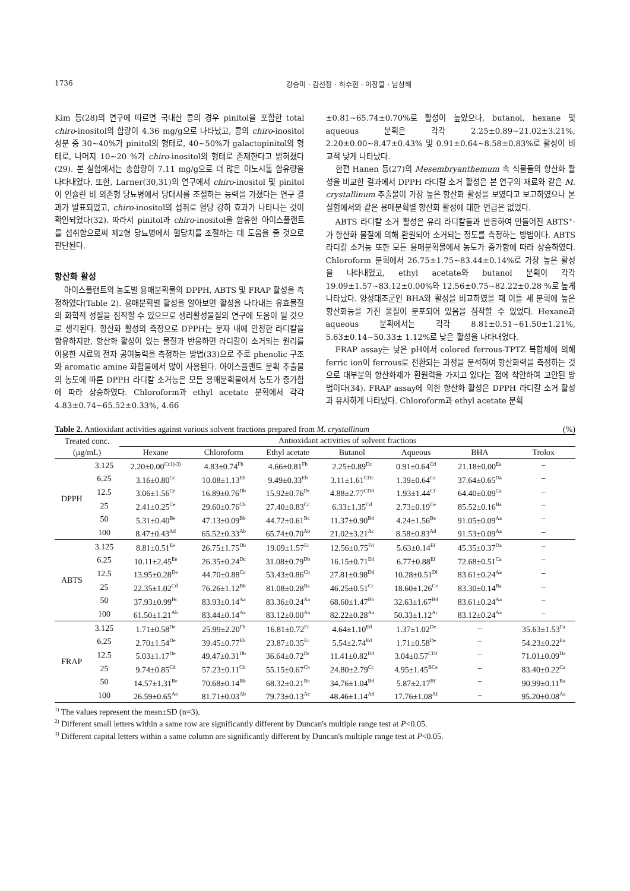1736 강승미 · 김선정 · 하수현 · 이창렬 · 남상해
Kim 등(28)의 연구에 따르면 국내산 콩의 경우 pinitol을 포함한 total chiro-inositol의 함량이 4.36 mg/g으로 나타났고, 콩의 chiro-inositol 성분 중 30~40%가 pinitol의 형태로, 40~50%가 galactopinitol의 형태로, 나머지 10~20 %가 chiro-inositol의 형태로 존재한다고 밝혀졌다(29). 본 실험에서는 총함량이 7.11 mg/g으로 더 많은 이노시톨 함유량을 나타내었다. 또한, Larner(30,31)의 연구에서 chiro-inositol 및 pinitol이 인슐린 비 의존형 당뇨병에서 당대사를 조절하는 능력을 가졌다는 연구 결과가 발표되었고, chiro-inositol의 섭취로 혈당 강하 효과가 나타나는 것이 확인되었다(32). 따라서 pinitol과 chiro-inositol을 함유한 아이스플랜트를 섭취함으로써 제2형 당뇨병에서 혈당치를 조절하는 데 도움을 줄 것으로 판단된다.
항산화 활성
아이스플랜트의 농도별 용매분획물의 DPPH, ABTS 및 FRAP 활성을 측정하였다(Table 2). 용매분획별 활성을 알아보면 활성을 나타내는 유효물질의 화학적 성질을 짐작할 수 있으므로 생리활성물질의 연구에 도움이 될 것으로 생각된다. 항산화 활성의 측정으로 DPPH는 분자 내에 안정한 라디칼을 함유하지만, 항산화 활성이 있는 물질과 반응하면 라디칼이 소거되는 원리를 이용한 시료의 전자 공여능력을 측정하는 방법(33)으로 주로 phenolic 구조와 aromatic amine 화합물에서 많이 사용된다. 아이스플랜트 분획 추출물의 농도에 따른 DPPH 라디칼 소거능은 모든 용매분획물에서 농도가 증가함에 따라 상승하였다. Chloroform과 ethyl acetate 분획에서 각각 4.83±0.74~65.52±0.33%, 4.66
±0.81~65.74±0.70%로 활성이 높았으나, butanol, hexane 및 aqueous 분획은 각각 2.25±0.89~21.02±3.21%, 2.20±0.00~8.47±0.43% 및 0.91±0.64~8.58±0.83%로 활성이 비교적 낮게 나타났다.
한편 Hanen 등(27)의 Mesembryanthemum 속 식물들의 항산화 활성을 비교한 결과에서 DPPH 라디칼 소거 활성은 본 연구의 재료와 같은 M. crystallinum 추출물이 가장 높은 항산화 활성을 보였다고 보고하였으나 본 실험에서와 같은 용매분획별 항산화 활성에 대한 언급은 없었다.
ABTS 라디칼 소거 활성은 유리 라디칼들과 반응하여 만들어진 ABTS<sup>+</sup>·가 항산화 물질에 의해 환원되어 소거되는 정도를 측정하는 방법이다. ABTS 라디칼 소거능 또한 모든 용매분획물에서 농도가 증가함에 따라 상승하였다. Chloroform 분획에서 26.75±1.75~83.44±0.14%로 가장 높은 활성을 나타내었고, ethyl acetate와 butanol 분획이 각각 19.09±1.57~83.12±0.00%와 12.56±0.75~82.22±0.28 %로 높게 나타났다. 양성대조군인 BHA와 활성을 비교하였을 때 이들 세 분획에 높은 항산화능을 가진 물질이 분포되어 있음을 짐작할 수 있었다. Hexane과 aqueous 분획에서는 각각 8.81±0.51~61.50±1.21%, 5.63±0.14~50.33± 1.12%로 낮은 활성을 나타내었다.
FRAP assay는 낮은 pH에서 colored ferrous-TPTZ 복합체에 의해 ferric ion이 ferrous로 전환되는 과정을 분석하여 항산화력을 측정하는 것으로 대부분의 항산화제가 환원력을 가지고 있다는 점에 착안하여 고안된 방법이다(34). FRAP assay에 의한 항산화 활성은 DPPH 라디칼 소거 활성과 유사하게 나타났다. Chloroform과 ethyl acetate 분획
Table 2. Antioxidant activities against various solvent fractions prepared from M. crystallinum (%)
| Treated conc. (μg/mL) | | Antioxidant activities of solvent fractions | | | | | | |
| --- | --- | --- | --- | --- | --- | --- | --- | --- |
| | | Hexane | Chloroform | Ethyl acetate | Butanol | Aqueous | BHA | Trolox |
| DPPH | 3.125 | 2.20±0.00<sup>Cc1)-3)</sup> | 4.83±0.74<sup>Fb</sup> | 4.66±0.81<sup>Fb</sup> | 2.25±0.89<sup>Dc</sup> | 0.91±0.64<sup>Cd</sup> | 21.18±0.00<sup>Ea</sup> | − |
| | 6.25 | 3.16±0.80<sup>Cc</sup> | 10.08±1.13<sup>Eb</sup> | 9.49±0.33<sup>Eb</sup> | 3.11±1.61<sup>CDc</sup> | 1.39±0.64<sup>Cc</sup> | 37.64±0.65<sup>Da</sup> | − |
| | 12.5 | 3.06±1.56<sup>Ce</sup> | 16.89±0.76<sup>Db</sup> | 15.92±0.76<sup>Dc</sup> | 4.88±2.77<sup>CDd</sup> | 1.93±1.44<sup>Cf</sup> | 64.40±0.09<sup>Ca</sup> | − |
| | 25 | 2.41±0.25<sup>Ce</sup> | 29.60±0.76<sup>Cb</sup> | 27.40±0.83<sup>Cc</sup> | 6.33±1.35<sup>Cd</sup> | 2.73±0.19<sup>Ce</sup> | 85.52±0.16<sup>Ba</sup> | − |
| | 50 | 5.31±0.40<sup>Be</sup> | 47.13±0.09<sup>Bb</sup> | 44.72±0.61<sup>Bc</sup> | 11.37±0.90<sup>Bd</sup> | 4.24±1.56<sup>Be</sup> | 91.05±0.09<sup>Aa</sup> | − |
| | 100 | 8.47±0.43<sup>Ad</sup> | 65.52±0.33<sup>Ab</sup> | 65.74±0.70<sup>Ab</sup> | 21.02±3.21<sup>Ac</sup> | 8.58±0.83<sup>Ad</sup> | 91.53±0.09<sup>Aa</sup> | − |
| ABTS | 3.125 | 8.81±0.51<sup>Ee</sup> | 26.75±1.75<sup>Db</sup> | 19.09±1.57<sup>Ec</sup> | 12.56±0.75<sup>Fd</sup> | 5.63±0.14<sup>Ef</sup> | 45.35±0.37<sup>Da</sup> | − |
| | 6.25 | 10.11±2.45<sup>Ee</sup> | 26.35±0.24<sup>Dc</sup> | 31.08±0.79<sup>Db</sup> | 16.15±0.71<sup>Ed</sup> | 6.77±0.88<sup>Ef</sup> | 72.68±0.51<sup>Ca</sup> | − |
| | 12.5 | 13.95±0.28<sup>De</sup> | 44.70±0.88<sup>Cc</sup> | 53.43±0.86<sup>Cb</sup> | 27.81±0.98<sup>Dd</sup> | 10.28±0.51<sup>Df</sup> | 83.61±0.24<sup>Aa</sup> | − |
| | 25 | 22.35±1.02<sup>Cd</sup> | 76.26±1.12<sup>Bb</sup> | 81.08±0.28<sup>Ba</sup> | 46.25±0.51<sup>Cc</sup> | 18.60±1.26<sup>Ce</sup> | 83.30±0.14<sup>Ba</sup> | − |
| | 50 | 37.93±0.99<sup>Bc</sup> | 83.93±0.14<sup>Aa</sup> | 83.36±0.24<sup>Aa</sup> | 68.60±1.47<sup>Bb</sup> | 32.63±1.67<sup>Bd</sup> | 83.61±0.24<sup>Aa</sup> | − |
| | 100 | 61.50±1.21<sup>Ab</sup> | 83.44±0.14<sup>Aa</sup> | 83.12±0.00<sup>Aa</sup> | 82.22±0.28<sup>Aa</sup> | 50.33±1.12<sup>Ac</sup> | 83.12±0.24<sup>Aa</sup> | − |
| FRAP | 3.125 | 1.71±0.58<sup>De</sup> | 25.99±2.20<sup>Fb</sup> | 16.81±0.72<sup>Fc</sup> | 4.64±1.10<sup>Ed</sup> | 1.37±1.02<sup>De</sup> | − | 35.63±1.53<sup>Fa</sup> |
| | 6.25 | 2.70±1.54<sup>De</sup> | 39.45±0.77<sup>Eb</sup> | 23.87±0.35<sup>Ec</sup> | 5.54±2.74<sup>Ed</sup> | 1.71±0.58<sup>De</sup> | − | 54.23±0.22<sup>Ea</sup> |
| | 12.5 | 5.03±1.17<sup>De</sup> | 49.47±0.31<sup>Db</sup> | 36.64±0.72<sup>Dc</sup> | 11.41±0.82<sup>Dd</sup> | 3.04±0.57<sup>CDf</sup> | − | 71.01±0.09<sup>Da</sup> |
| | 25 | 9.74±0.85<sup>Cd</sup> | 57.23±0.11<sup>Cb</sup> | 55.15±0.67<sup>Cb</sup> | 24.80±2.79<sup>Cc</sup> | 4.95±1.45<sup>BCe</sup> | − | 83.40±0.22<sup>Ca</sup> |
| | 50 | 14.57±1.31<sup>Be</sup> | 70.68±0.14<sup>Bb</sup> | 68.32±0.21<sup>Bc</sup> | 34.76±1.04<sup>Bd</sup> | 5.87±2.17<sup>Bf</sup> | − | 90.99±0.11<sup>Ba</sup> |
| | 100 | 26.59±0.65<sup>Ae</sup> | 81.71±0.03<sup>Ab</sup> | 79.73±0.13<sup>Ac</sup> | 48.46±1.14<sup>Ad</sup> | 17.76±1.08<sup>Af</sup> | − | 95.20±0.08<sup>Aa</sup> |
<sup>1)</sup> The values represent the mean±SD (n=3).
<sup>2)</sup> Different small letters within a same row are significantly different by Duncan's multiple range test at P<0.05.
<sup>3)</sup> Different capital letters within a same column are significantly different by Duncan's multiple range test at P<0.05.